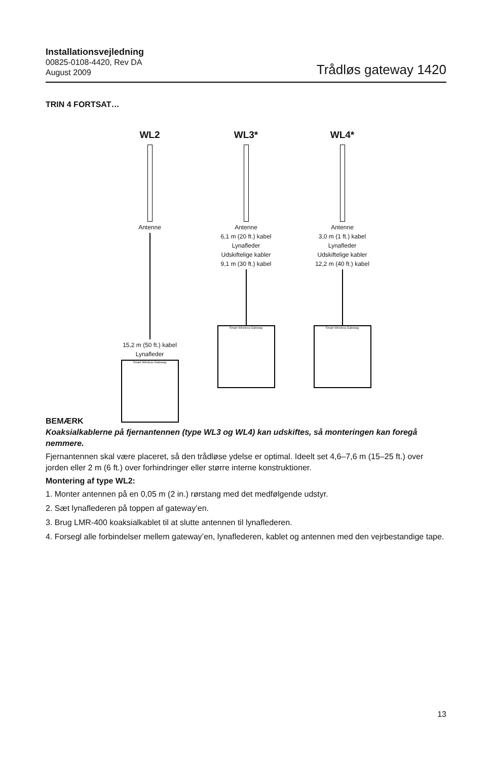Installationsvejledning
00825-0108-4420, Rev DA
August 2009
Trådløs gateway 1420
TRIN 4 FORTSAT…
WL2
Antenne
15,2 m (50 ft.) kabel
Lynafleder
Smart Wireless Gateway
WL3*
Antenne
6,1 m (20 ft.) kabel
Lynafleder
Udskiftelige kabler
9,1 m (30 ft.) kabel
Smart Wireless Gateway
WL4*
Antenne
3,0 m (1 ft.) kabel
Lynafleder
Udskiftelige kabler
12,2 m (40 ft.) kabel
Smart Wireless Gateway
BEMÆRK
Koaksialkablerne på fjernantennen (type WL3 og WL4) kan udskiftes, så monteringen kan foregå nemmere.
Fjernantennen skal være placeret, så den trådløse ydelse er optimal. Ideelt set 4,6–7,6 m (15–25 ft.) over jorden eller 2 m (6 ft.) over forhindringer eller større interne konstruktioner.
Montering af type WL2:
1. Monter antennen på en 0,05 m (2 in.) rørstang med det medfølgende udstyr.
2. Sæt lynaflederen på toppen af gateway’en.
3. Brug LMR-400 koaksialkablet til at slutte antennen til lynaflederen.
4. Forsegl alle forbindelser mellem gateway’en, lynaflederen, kablet og antennen med den vejrbestandige tape.
13